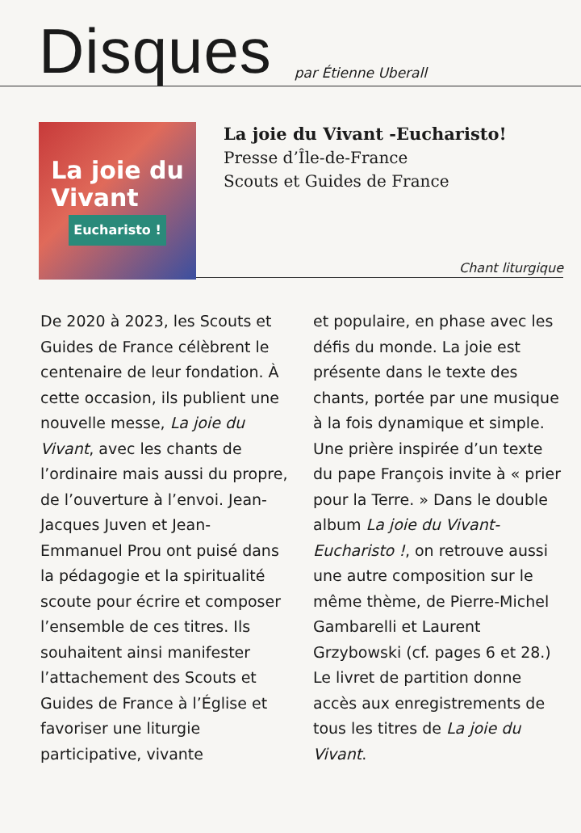Disques
par Étienne Uberall
La joie du
Vivant
Eucharisto !
La joie du Vivant -Eucharisto!
Presse d’Île-de-France
Scouts et Guides de France
Chant liturgique
De 2020 à 2023, les Scouts et Guides de France célèbrent le centenaire de leur fondation. À cette occasion, ils publient une nouvelle messe, La joie du Vivant, avec les chants de l’ordinaire mais aussi du propre, de l’ouverture à l’envoi. Jean-Jacques Juven et Jean-Emmanuel Prou ont puisé dans la pédagogie et la spiritualité scoute pour écrire et composer l’ensemble de ces titres. Ils souhaitent ainsi manifester l’attachement des Scouts et Guides de France à l’Église et favoriser une liturgie participative, vivante
et populaire, en phase avec les défis du monde. La joie est présente dans le texte des chants, portée par une musique à la fois dynamique et simple. Une prière inspirée d’un texte du pape François invite à « prier pour la Terre. » Dans le double album La joie du Vivant-Eucharisto !, on retrouve aussi une autre composition sur le même thème, de Pierre-Michel Gambarelli et Laurent Grzybowski (cf. pages 6 et 28.) Le livret de partition donne accès aux enregistrements de tous les titres de La joie du Vivant.